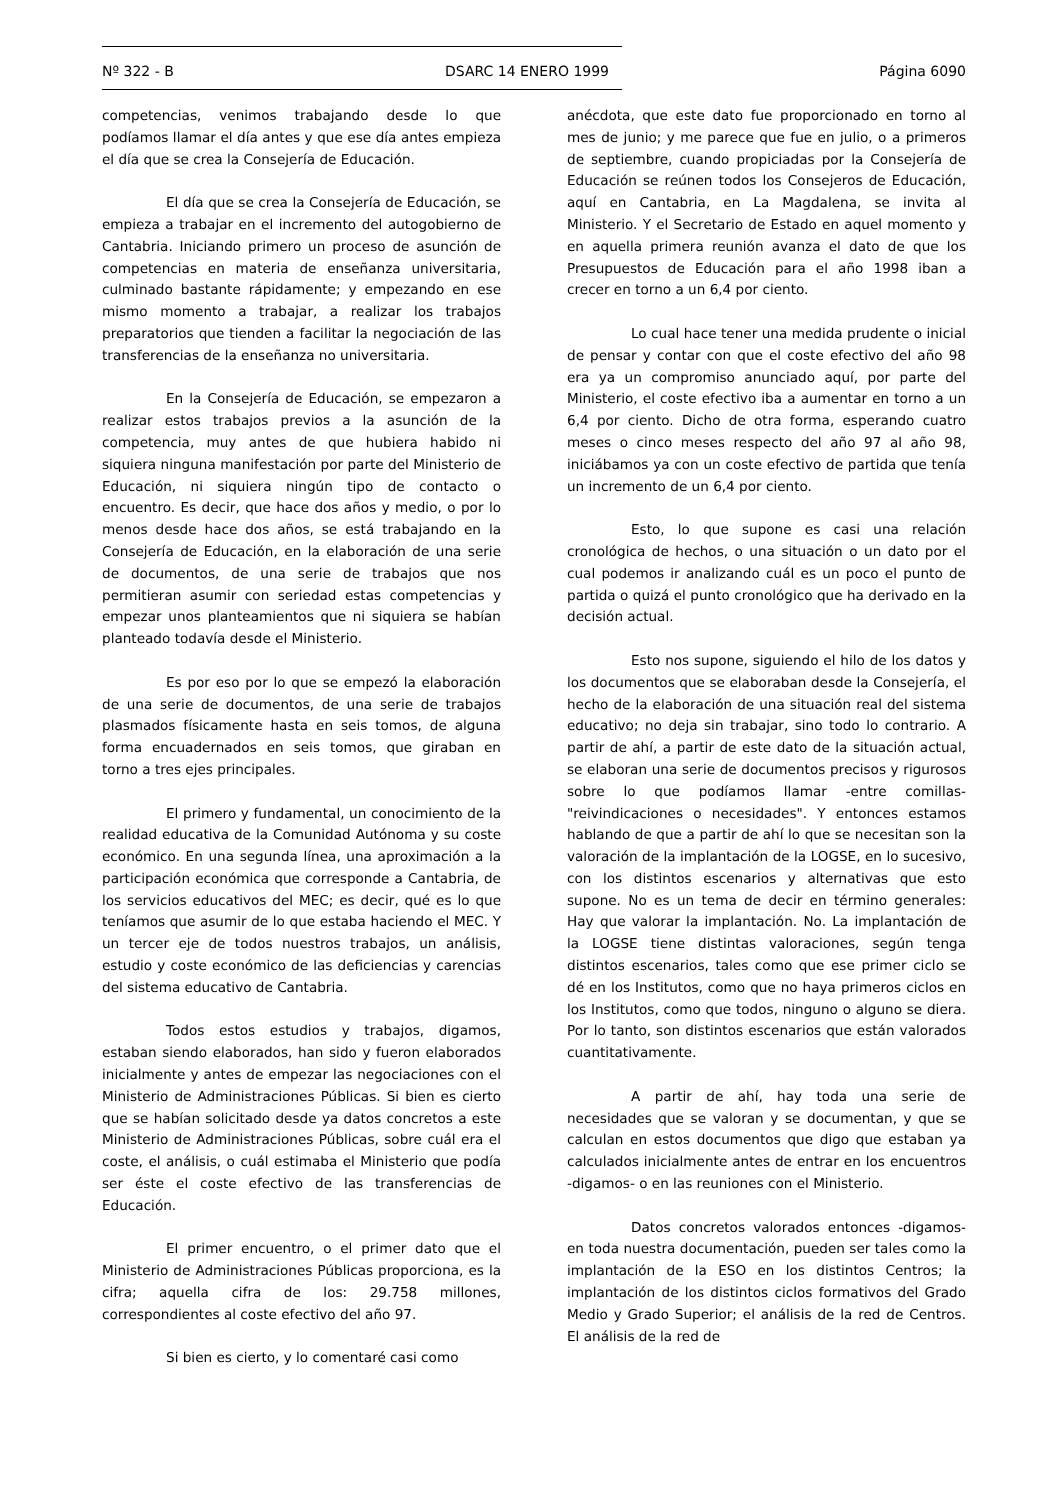Nº 322 - B DSARC 14 ENERO 1999 Página 6090
competencias, venimos trabajando desde lo que podíamos llamar el día antes y que ese día antes empieza el día que se crea la Consejería de Educación.
El día que se crea la Consejería de Educación, se empieza a trabajar en el incremento del autogobierno de Cantabria. Iniciando primero un proceso de asunción de competencias en materia de enseñanza universitaria, culminado bastante rápidamente; y empezando en ese mismo momento a trabajar, a realizar los trabajos preparatorios que tienden a facilitar la negociación de las transferencias de la enseñanza no universitaria.
En la Consejería de Educación, se empezaron a realizar estos trabajos previos a la asunción de la competencia, muy antes de que hubiera habido ni siquiera ninguna manifestación por parte del Ministerio de Educación, ni siquiera ningún tipo de contacto o encuentro. Es decir, que hace dos años y medio, o por lo menos desde hace dos años, se está trabajando en la Consejería de Educación, en la elaboración de una serie de documentos, de una serie de trabajos que nos permitieran asumir con seriedad estas competencias y empezar unos planteamientos que ni siquiera se habían planteado todavía desde el Ministerio.
Es por eso por lo que se empezó la elaboración de una serie de documentos, de una serie de trabajos plasmados físicamente hasta en seis tomos, de alguna forma encuadernados en seis tomos, que giraban en torno a tres ejes principales.
El primero y fundamental, un conocimiento de la realidad educativa de la Comunidad Autónoma y su coste económico. En una segunda línea, una aproximación a la participación económica que corresponde a Cantabria, de los servicios educativos del MEC; es decir, qué es lo que teníamos que asumir de lo que estaba haciendo el MEC. Y un tercer eje de todos nuestros trabajos, un análisis, estudio y coste económico de las deficiencias y carencias del sistema educativo de Cantabria.
Todos estos estudios y trabajos, digamos, estaban siendo elaborados, han sido y fueron elaborados inicialmente y antes de empezar las negociaciones con el Ministerio de Administraciones Públicas. Si bien es cierto que se habían solicitado desde ya datos concretos a este Ministerio de Administraciones Públicas, sobre cuál era el coste, el análisis, o cuál estimaba el Ministerio que podía ser éste el coste efectivo de las transferencias de Educación.
El primer encuentro, o el primer dato que el Ministerio de Administraciones Públicas proporciona, es la cifra; aquella cifra de los: 29.758 millones, correspondientes al coste efectivo del año 97.
Si bien es cierto, y lo comentaré casi como
anécdota, que este dato fue proporcionado en torno al mes de junio; y me parece que fue en julio, o a primeros de septiembre, cuando propiciadas por la Consejería de Educación se reúnen todos los Consejeros de Educación, aquí en Cantabria, en La Magdalena, se invita al Ministerio. Y el Secretario de Estado en aquel momento y en aquella primera reunión avanza el dato de que los Presupuestos de Educación para el año 1998 iban a crecer en torno a un 6,4 por ciento.
Lo cual hace tener una medida prudente o inicial de pensar y contar con que el coste efectivo del año 98 era ya un compromiso anunciado aquí, por parte del Ministerio, el coste efectivo iba a aumentar en torno a un 6,4 por ciento. Dicho de otra forma, esperando cuatro meses o cinco meses respecto del año 97 al año 98, iniciábamos ya con un coste efectivo de partida que tenía un incremento de un 6,4 por ciento.
Esto, lo que supone es casi una relación cronológica de hechos, o una situación o un dato por el cual podemos ir analizando cuál es un poco el punto de partida o quizá el punto cronológico que ha derivado en la decisión actual.
Esto nos supone, siguiendo el hilo de los datos y los documentos que se elaboraban desde la Consejería, el hecho de la elaboración de una situación real del sistema educativo; no deja sin trabajar, sino todo lo contrario. A partir de ahí, a partir de este dato de la situación actual, se elaboran una serie de documentos precisos y rigurosos sobre lo que podíamos llamar -entre comillas- "reivindicaciones o necesidades". Y entonces estamos hablando de que a partir de ahí lo que se necesitan son la valoración de la implantación de la LOGSE, en lo sucesivo, con los distintos escenarios y alternativas que esto supone. No es un tema de decir en término generales: Hay que valorar la implantación. No. La implantación de la LOGSE tiene distintas valoraciones, según tenga distintos escenarios, tales como que ese primer ciclo se dé en los Institutos, como que no haya primeros ciclos en los Institutos, como que todos, ninguno o alguno se diera. Por lo tanto, son distintos escenarios que están valorados cuantitativamente.
A partir de ahí, hay toda una serie de necesidades que se valoran y se documentan, y que se calculan en estos documentos que digo que estaban ya calculados inicialmente antes de entrar en los encuentros -digamos- o en las reuniones con el Ministerio.
Datos concretos valorados entonces -digamos- en toda nuestra documentación, pueden ser tales como la implantación de la ESO en los distintos Centros; la implantación de los distintos ciclos formativos del Grado Medio y Grado Superior; el análisis de la red de Centros. El análisis de la red de